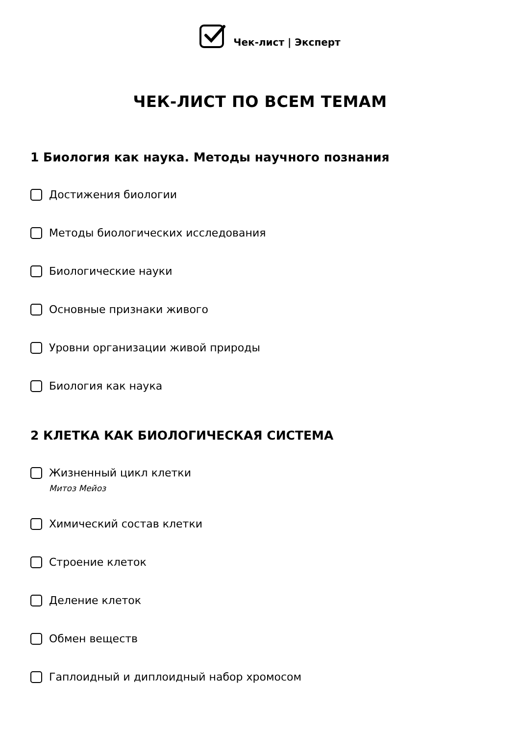Чек-лист | Эксперт
ЧЕК-ЛИСТ ПО ВСЕМ ТЕМАМ
1 Биология как наука. Методы научного познания
Достижения биологии
Методы биологических исследования
Биологические науки
Основные признаки живого
Уровни организации живой природы
Биология как наука
2 КЛЕТКА КАК БИОЛОГИЧЕСКАЯ СИСТЕМА
Жизненный цикл клетки
Митоз Мейоз
Химический состав клетки
Строение клеток
Деление клеток
Обмен веществ
Гаплоидный и диплоидный набор хромосом